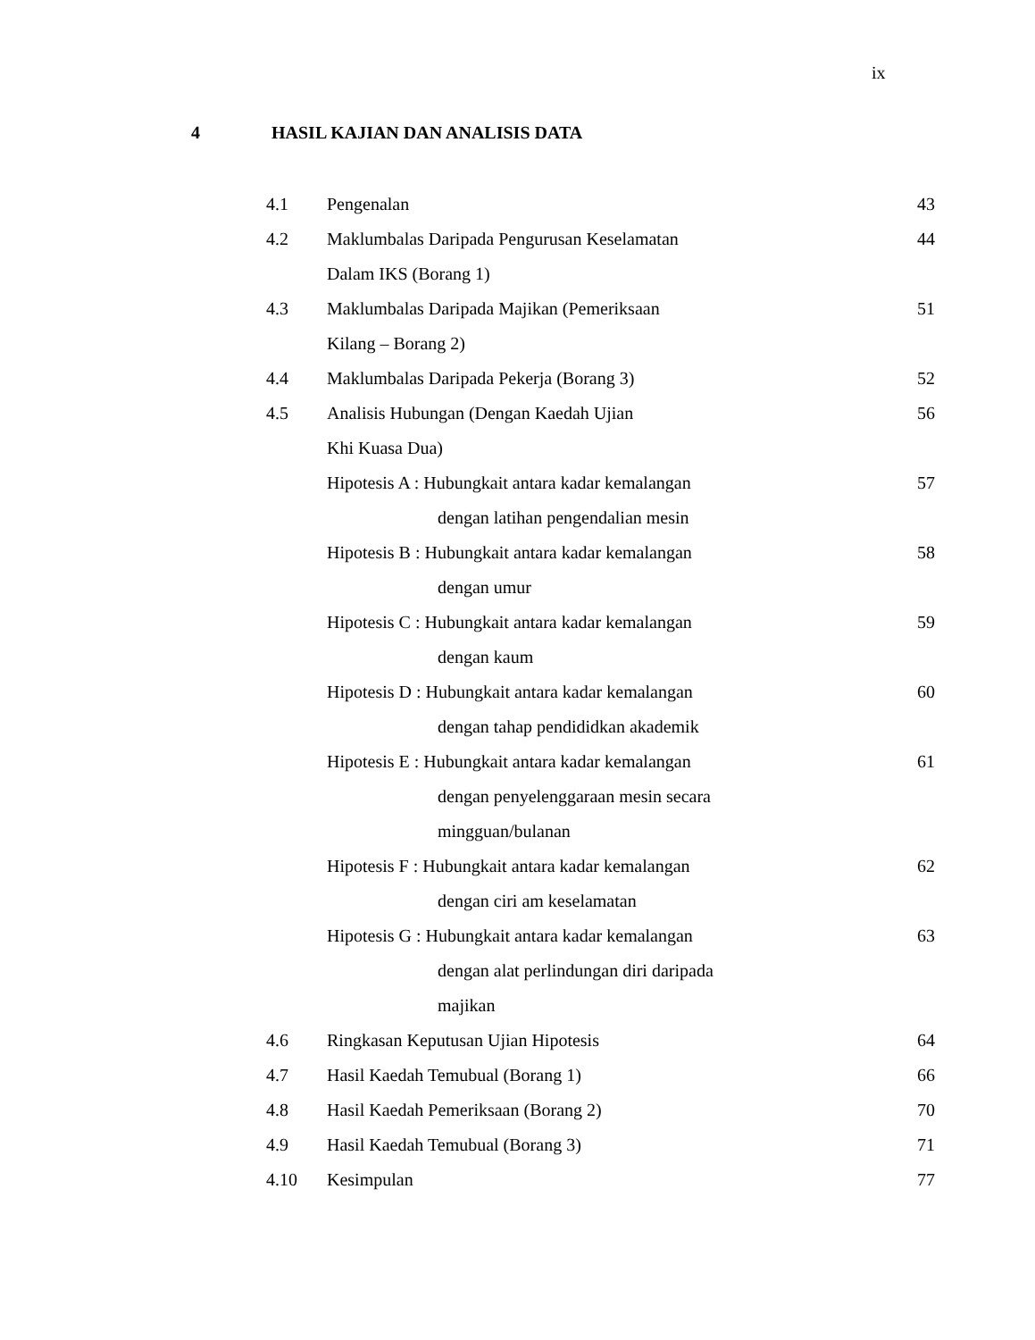ix
4 HASIL KAJIAN DAN ANALISIS DATA
| 4.1 | Pengenalan | 43 |
| 4.2 | Maklumbalas Daripada Pengurusan Keselamatan Dalam IKS (Borang 1) | 44 |
| 4.3 | Maklumbalas Daripada Majikan (Pemeriksaan Kilang – Borang 2) | 51 |
| 4.4 | Maklumbalas Daripada Pekerja (Borang 3) | 52 |
| 4.5 | Analisis Hubungan (Dengan Kaedah Ujian Khi Kuasa Dua) | 56 |
| | Hipotesis A : Hubungkait antara kadar kemalangan dengan latihan pengendalian mesin | 57 |
| | Hipotesis B : Hubungkait antara kadar kemalangan dengan umur | 58 |
| | Hipotesis C : Hubungkait antara kadar kemalangan dengan kaum | 59 |
| | Hipotesis D : Hubungkait antara kadar kemalangan dengan tahap pendididkan akademik | 60 |
| | Hipotesis E : Hubungkait antara kadar kemalangan dengan penyelenggaraan mesin secara mingguan/bulanan | 61 |
| | Hipotesis F : Hubungkait antara kadar kemalangan dengan ciri am keselamatan | 62 |
| | Hipotesis G : Hubungkait antara kadar kemalangan dengan alat perlindungan diri daripada majikan | 63 |
| 4.6 | Ringkasan Keputusan Ujian Hipotesis | 64 |
| 4.7 | Hasil Kaedah Temubual (Borang 1) | 66 |
| 4.8 | Hasil Kaedah Pemeriksaan (Borang 2) | 70 |
| 4.9 | Hasil Kaedah Temubual (Borang 3) | 71 |
| 4.10 | Kesimpulan | 77 |